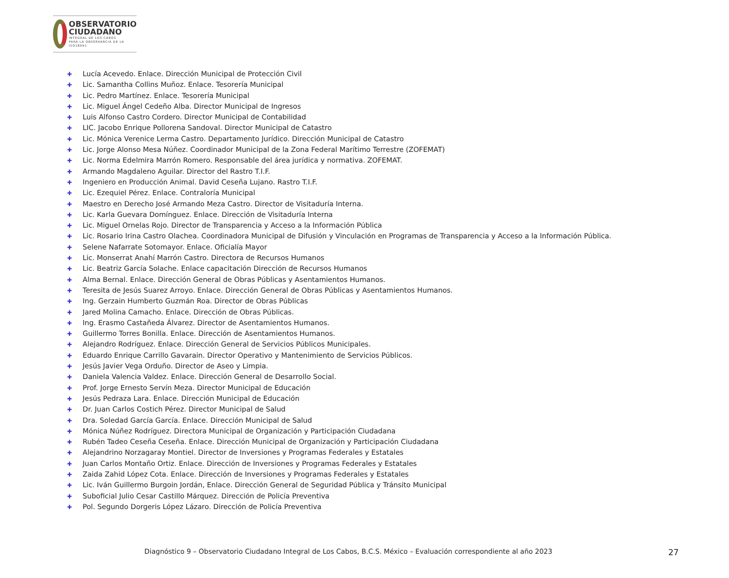OBSERVATORIO
CIUDADANO
INTEGRAL DE LOS CABOS
PARA LA OBSERVANCIA DE LA ISO18091
✚ Lucía Acevedo. Enlace. Dirección Municipal de Protección Civil
✚ Lic. Samantha Collins Muñoz. Enlace. Tesorería Municipal
✚ Lic. Pedro Martínez. Enlace. Tesorería Municipal
✚ Lic. Miguel Ángel Cedeño Alba. Director Municipal de Ingresos
✚ Luis Alfonso Castro Cordero. Director Municipal de Contabilidad
✚ LIC. Jacobo Enrique Pollorena Sandoval. Director Municipal de Catastro
✚ Lic. Mónica Verenice Lerma Castro. Departamento Jurídico. Dirección Municipal de Catastro
✚ Lic. Jorge Alonso Mesa Núñez. Coordinador Municipal de la Zona Federal Marítimo Terrestre (ZOFEMAT)
✚ Lic. Norma Edelmira Marrón Romero. Responsable del área jurídica y normativa. ZOFEMAT.
✚ Armando Magdaleno Aguilar. Director del Rastro T.I.F.
✚ Ingeniero en Producción Animal. David Ceseña Lujano. Rastro T.I.F.
✚ Lic. Ezequiel Pérez. Enlace. Contraloría Municipal
✚ Maestro en Derecho José Armando Meza Castro. Director de Visitaduría Interna.
✚ Lic. Karla Guevara Domínguez. Enlace. Dirección de Visitaduría Interna
✚ Lic. Miguel Ornelas Rojo. Director de Transparencia y Acceso a la Información Pública
✚ Lic. Rosario Irina Castro Olachea. Coordinadora Municipal de Difusión y Vinculación en Programas de Transparencia y Acceso a la Información Pública.
✚ Selene Nafarrate Sotomayor. Enlace. Oficialía Mayor
✚ Lic. Monserrat Anahí Marrón Castro. Directora de Recursos Humanos
✚ Lic. Beatriz García Solache. Enlace capacitación Dirección de Recursos Humanos
✚ Alma Bernal. Enlace. Dirección General de Obras Públicas y Asentamientos Humanos.
✚ Teresita de Jesús Suarez Arroyo. Enlace. Dirección General de Obras Públicas y Asentamientos Humanos.
✚ Ing. Gerzain Humberto Guzmán Roa. Director de Obras Públicas
✚ Jared Molina Camacho. Enlace. Dirección de Obras Públicas.
✚ Ing. Erasmo Castañeda Álvarez. Director de Asentamientos Humanos.
✚ Guillermo Torres Bonilla. Enlace. Dirección de Asentamientos Humanos.
✚ Alejandro Rodríguez. Enlace. Dirección General de Servicios Públicos Municipales.
✚ Eduardo Enrique Carrillo Gavarain. Director Operativo y Mantenimiento de Servicios Públicos.
✚ Jesús Javier Vega Orduño. Director de Aseo y Limpia.
✚ Daniela Valencia Valdez. Enlace. Dirección General de Desarrollo Social.
✚ Prof. Jorge Ernesto Servín Meza. Director Municipal de Educación
✚ Jesús Pedraza Lara. Enlace. Dirección Municipal de Educación
✚ Dr. Juan Carlos Costich Pérez. Director Municipal de Salud
✚ Dra. Soledad García García. Enlace. Dirección Municipal de Salud
✚ Mónica Núñez Rodríguez. Directora Municipal de Organización y Participación Ciudadana
✚ Rubén Tadeo Ceseña Ceseña. Enlace. Dirección Municipal de Organización y Participación Ciudadana
✚ Alejandrino Norzagaray Montiel. Director de Inversiones y Programas Federales y Estatales
✚ Juan Carlos Montaño Ortiz. Enlace. Dirección de Inversiones y Programas Federales y Estatales
✚ Zaida Zahid López Cota. Enlace. Dirección de Inversiones y Programas Federales y Estatales
✚ Lic. Iván Guillermo Burgoin Jordán, Enlace. Dirección General de Seguridad Pública y Tránsito Municipal
✚ Suboficial Julio Cesar Castillo Márquez. Dirección de Policía Preventiva
✚ Pol. Segundo Dorgeris López Lázaro. Dirección de Policía Preventiva
Diagnóstico 9 – Observatorio Ciudadano Integral de Los Cabos, B.C.S. México – Evaluación correspondiente al año 2023
27